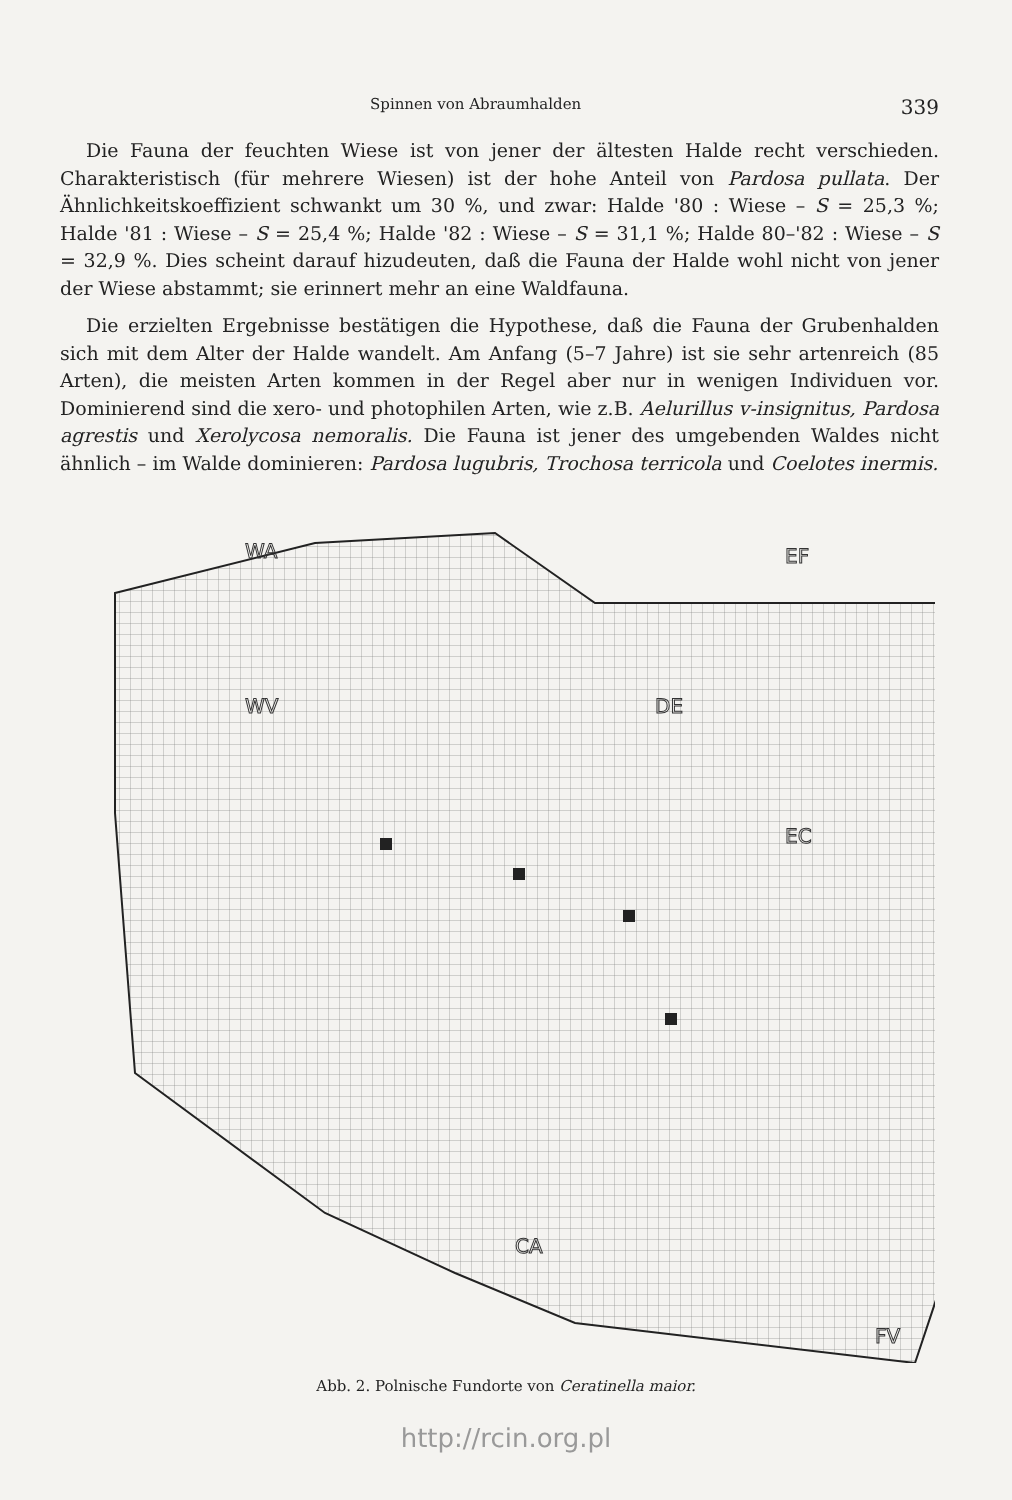Spinnen von Abraumhalden 339
Die Fauna der feuchten Wiese ist von jener der ältesten Halde recht verschieden. Charakteristisch (für mehrere Wiesen) ist der hohe Anteil von Pardosa pullata. Der Ähnlichkeitskoeffizient schwankt um 30 %, und zwar: Halde '80 : Wiese – S = 25,3 %; Halde '81 : Wiese – S = 25,4 %; Halde '82 : Wiese – S = 31,1 %; Halde 80–'82 : Wiese – S = 32,9 %. Dies scheint darauf hizudeuten, daß die Fauna der Halde wohl nicht von jener der Wiese abstammt; sie erinnert mehr an eine Waldfauna.
Die erzielten Ergebnisse bestätigen die Hypothese, daß die Fauna der Grubenhalden sich mit dem Alter der Halde wandelt. Am Anfang (5–7 Jahre) ist sie sehr artenreich (85 Arten), die meisten Arten kommen in der Regel aber nur in wenigen Individuen vor. Dominierend sind die xero- und photophilen Arten, wie z.B. Aelurillus v-insignitus, Pardosa agrestis und Xerolycosa nemoralis. Die Fauna ist jener des umgebenden Waldes nicht ähnlich – im Walde dominieren: Pardosa lugubris, Trochosa terricola und Coelotes inermis.
WA
EF
WV
DE
EC
CA
FV
Abb. 2. Polnische Fundorte von Ceratinella maior.
http://rcin.org.pl